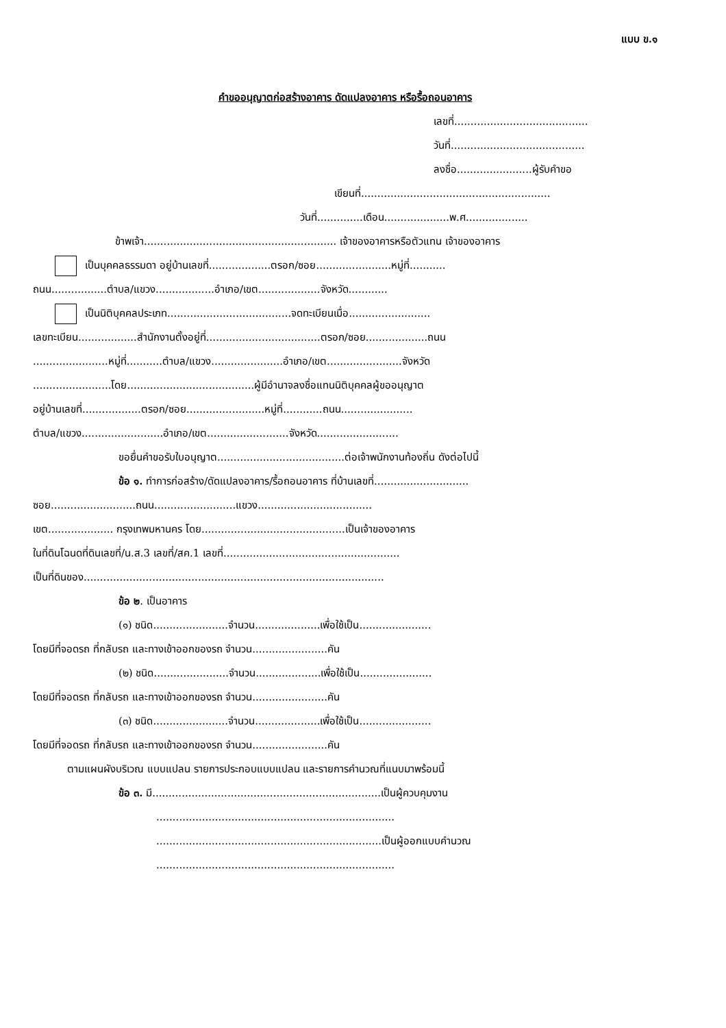แบบ ข.๑
คำขออนุญาตก่อสร้างอาคาร ดัดแปลงอาคาร หรือรื้อถอนอาคาร
เลขที่.........................................
วันที่.........................................
ลงชื่อ.......................ผู้รับคำขอ
เขียนที่..........................................................
วันที่..............เดือน....................พ.ศ...................
ข้าพเจ้า........................................................... เจ้าของอาคารหรือตัวแทน เจ้าของอาคาร
เป็นบุคคลธรรมดา อยู่บ้านเลขที่...................ตรอก/ซอย.......................หมู่ที่...........
ถนน.................ตำบล/แขวง..................อำเภอ/เขต...................จังหวัด............
เป็นนิติบุคคลประเภท......................................จดทะเบียนเมื่อ.........................
เลขทะเบียน..................สำนักงานตั้งอยู่ที่...................................ตรอก/ซอย...................ถนน
.......................หมู่ที่...........ตำบล/แขวง......................อำเภอ/เขต.......................จังหวัด
........................โดย.......................................ผู้มีอำนาจลงชื่อแทนนิติบุคคลผู้ขออนุญาต
อยู่บ้านเลขที่..................ตรอก/ซอย........................หมู่ที่............ถนน......................
ตำบล/แขวง.........................อำเภอ/เขต.........................จังหวัด.........................
ขอยื่นคำขอรับใบอนุญาต.......................................ต่อเจ้าพนักงานท้องถิ่น ดังต่อไปนี้
ข้อ ๑. ทำการก่อสร้าง/ดัดแปลงอาคาร/รื้อถอนอาคาร ที่บ้านเลขที่.............................
ซอย..........................ถนน.........................แขวง...................................
เขต.................... กรุงเทพมหานคร โดย............................................เป็นเจ้าของอาคาร
ในที่ดินโฉนดที่ดินเลขที่/น.ส.3 เลขที่/สค.1 เลขที่......................................................
เป็นที่ดินของ............................................................................................
ข้อ ๒. เป็นอาคาร
(๑) ชนิด.......................จำนวน....................เพื่อใช้เป็น......................
โดยมีที่จอดรถ ที่กลับรถ และทางเข้าออกของรถ จำนวน.......................คัน
(๒) ชนิด.......................จำนวน....................เพื่อใช้เป็น......................
โดยมีที่จอดรถ ที่กลับรถ และทางเข้าออกของรถ จำนวน.......................คัน
(๓) ชนิด.......................จำนวน....................เพื่อใช้เป็น......................
โดยมีที่จอดรถ ที่กลับรถ และทางเข้าออกของรถ จำนวน.......................คัน
ตามแผนผังบริเวณ แบบแปลน รายการประกอบแบบแปลน และรายการคำนวณที่แนบมาพร้อมนี้
ข้อ ๓. มี......................................................................เป็นผู้ควบคุมงาน
.........................................................................
.....................................................................เป็นผู้ออกแบบคำนวณ
.........................................................................